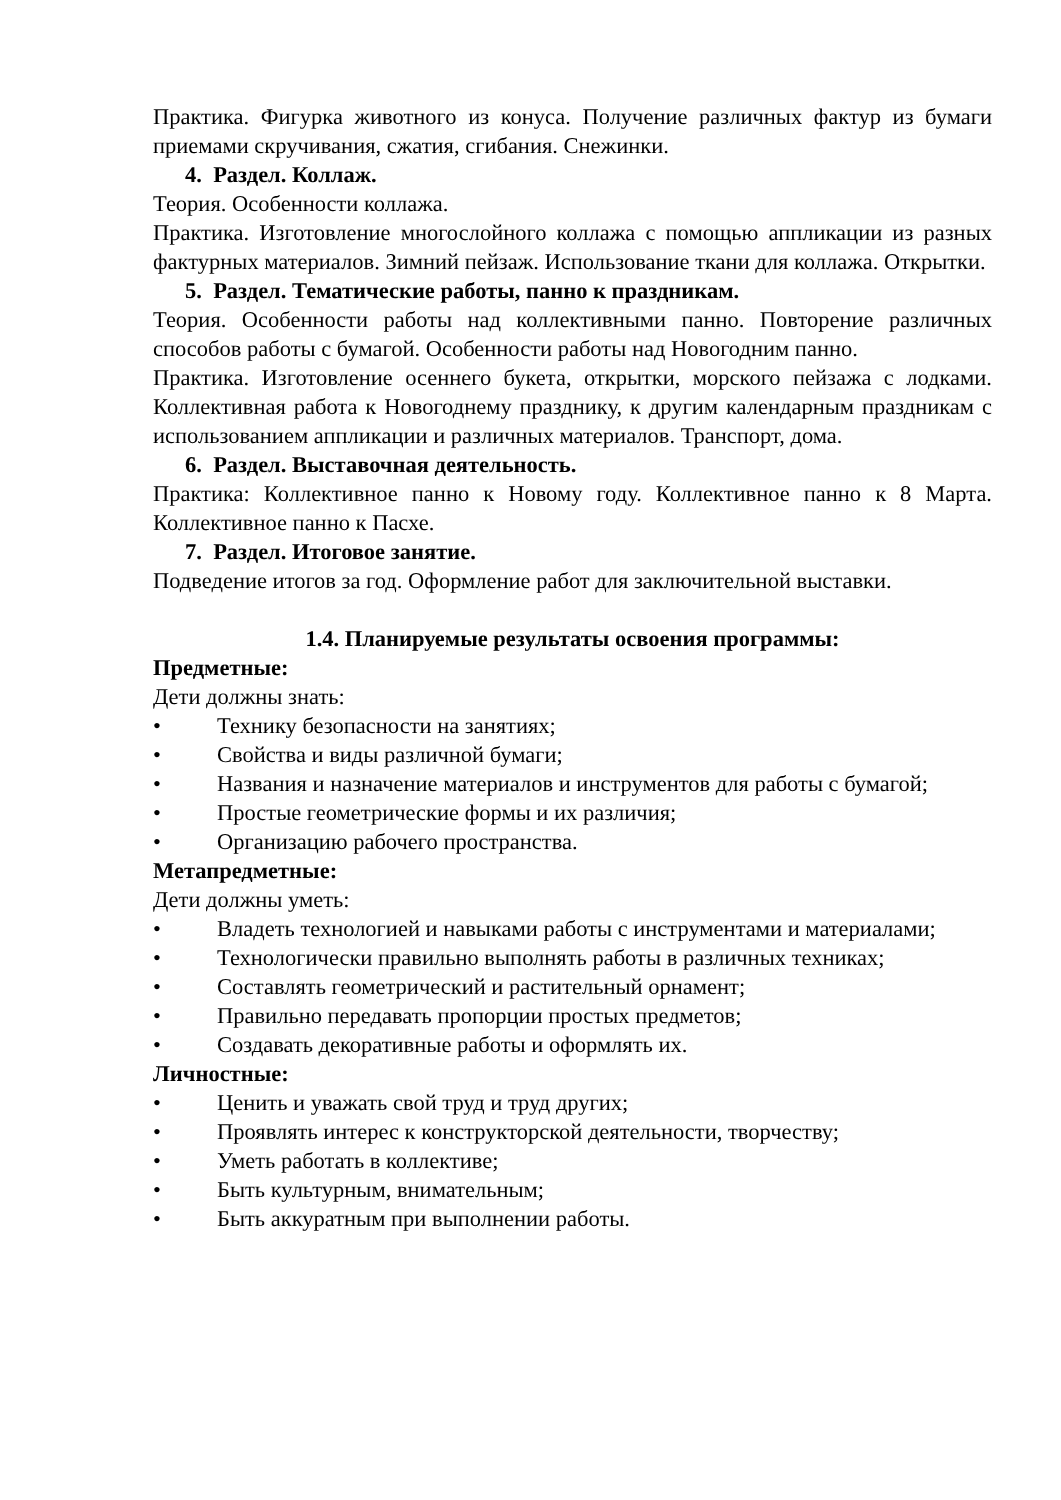Практика. Фигурка животного из конуса. Получение различных фактур из бумаги приемами скручивания, сжатия, сгибания. Снежинки.
4. Раздел. Коллаж.
Теория. Особенности коллажа.
Практика. Изготовление многослойного коллажа с помощью аппликации из разных фактурных материалов. Зимний пейзаж. Использование ткани для коллажа. Открытки.
5. Раздел. Тематические работы, панно к праздникам.
Теория. Особенности работы над коллективными панно. Повторение различных способов работы с бумагой. Особенности работы над Новогодним панно.
Практика. Изготовление осеннего букета, открытки, морского пейзажа с лодками. Коллективная работа к Новогоднему празднику, к другим календарным праздникам с использованием аппликации и различных материалов. Транспорт, дома.
6. Раздел. Выставочная деятельность.
Практика: Коллективное панно к Новому году. Коллективное панно к 8 Марта. Коллективное панно к Пасхе.
7. Раздел. Итоговое занятие.
Подведение итогов за год. Оформление работ для заключительной выставки.
1.4. Планируемые результаты освоения программы:
Предметные:
Дети должны знать:
• Технику безопасности на занятиях;
• Свойства и виды различной бумаги;
• Названия и назначение материалов и инструментов для работы с бумагой;
• Простые геометрические формы и их различия;
• Организацию рабочего пространства.
Метапредметные:
Дети должны уметь:
• Владеть технологией и навыками работы с инструментами и материалами;
• Технологически правильно выполнять работы в различных техниках;
• Составлять геометрический и растительный орнамент;
• Правильно передавать пропорции простых предметов;
• Создавать декоративные работы и оформлять их.
Личностные:
• Ценить и уважать свой труд и труд других;
• Проявлять интерес к конструкторской деятельности, творчеству;
• Уметь работать в коллективе;
• Быть культурным, внимательным;
• Быть аккуратным при выполнении работы.